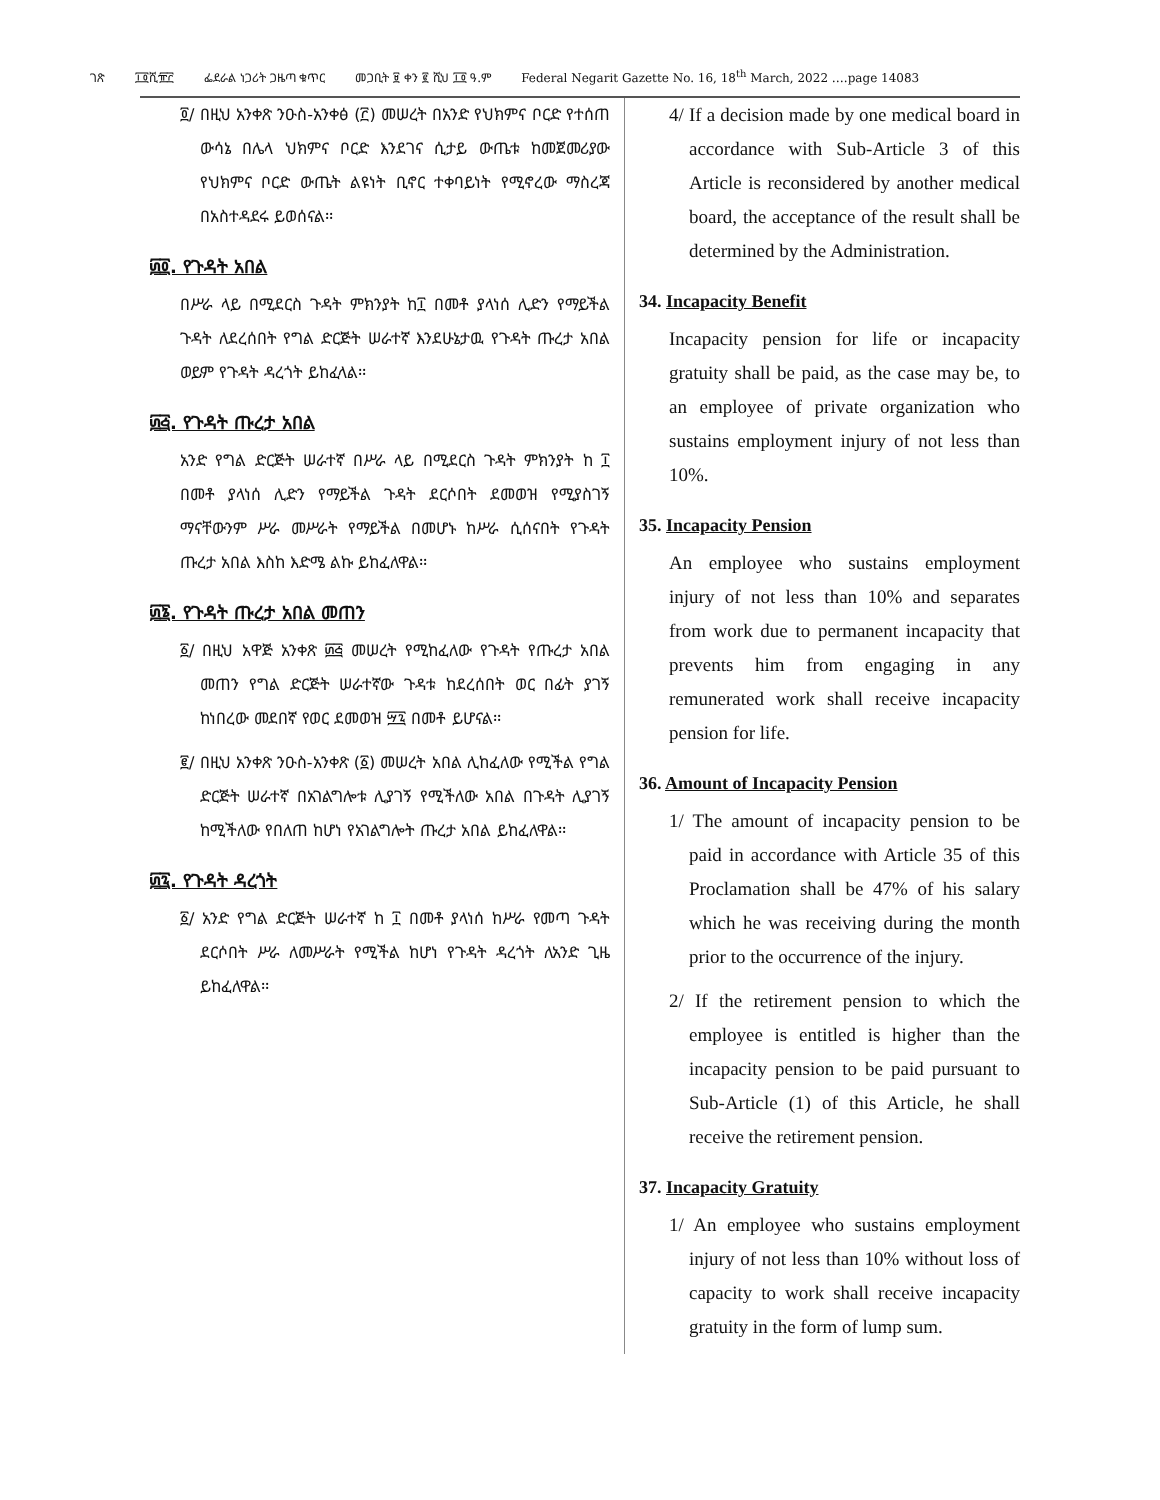ገጽ ፲፬ሺ፹፫ ፌደራል ነጋሪት ጋዜጣ ቁጥር መጋቢት ፱ ቀን ፪ ሺህ ፲፬ ዓ.ም Federal Negarit Gazette No. 16, 18<sup>th</sup> March, 2022 ….page 14083
፬/ በዚህ አንቀጽ ንዑስ-አንቀፅ (፫) መሠረት በአንድ የህክምና ቦርድ የተሰጠ ውሳኔ በሌላ ህክምና ቦርድ እንደገና ሲታይ ውጤቱ ከመጀመሪያው የህክምና ቦርድ ውጤት ልዩነት ቢኖር ተቀባይነት የሚኖረው ማስረጃ በአስተዳደሩ ይወሰናል፡፡
፴፬. የጉዳት አበል
በሥራ ላይ በሚደርስ ጉዳት ምክንያት ከ፲ በመቶ ያላነሰ ሊድን የማይችል ጉዳት ለደረሰበት የግል ድርጅት ሠራተኛ እንደሁኔታዉ የጉዳት ጡረታ አበል ወይም የጉዳት ዳረጎት ይከፈላል፡፡
፴፭. የጉዳት ጡረታ አበል
አንድ የግል ድርጅት ሠራተኛ በሥራ ላይ በሚደርስ ጉዳት ምክንያት ከ ፲ በመቶ ያላነሰ ሊድን የማይችል ጉዳት ደርሶበት ደመወዝ የሚያስገኝ ማናቸውንም ሥራ መሥራት የማይችል በመሆኑ ከሥራ ሲሰናበት የጉዳት ጡረታ አበል እስከ እድሜ ልኩ ይከፈለዋል፡፡
፴፮. የጉዳት ጡረታ አበል መጠን
፩/ በዚህ አዋጅ አንቀጽ ፴፭ መሠረት የሚከፈለው የጉዳት የጡረታ አበል መጠን የግል ድርጅት ሠራተኛው ጉዳቱ ከደረሰበት ወር በፊት ያገኝ ከነበረው መደበኛ የወር ደመወዝ ፵፯ በመቶ ይሆናል፡፡
፪/ በዚህ አንቀጽ ንዑስ-አንቀጽ (፩) መሠረት አበል ሊከፈለው የሚችል የግል ድርጅት ሠራተኛ በአገልግሎቱ ሊያገኝ የሚችለው አበል በጉዳት ሊያገኝ ከሚችለው የበለጠ ከሆነ የአገልግሎት ጡረታ አበል ይከፈለዋል፡፡
፴፯. የጉዳት ዳረጎት
፩/ አንድ የግል ድርጅት ሠራተኛ ከ ፲ በመቶ ያላነሰ ከሥራ የመጣ ጉዳት ደርሶበት ሥራ ለመሥራት የሚችል ከሆነ የጉዳት ዳረጎት ለአንድ ጊዜ ይከፈለዋል፡፡
4/ If a decision made by one medical board in accordance with Sub-Article 3 of this Article is reconsidered by another medical board, the acceptance of the result shall be determined by the Administration.
34. Incapacity Benefit
Incapacity pension for life or incapacity gratuity shall be paid, as the case may be, to an employee of private organization who sustains employment injury of not less than 10%.
35. Incapacity Pension
An employee who sustains employment injury of not less than 10% and separates from work due to permanent incapacity that prevents him from engaging in any remunerated work shall receive incapacity pension for life.
36. Amount of Incapacity Pension
1/ The amount of incapacity pension to be paid in accordance with Article 35 of this Proclamation shall be 47% of his salary which he was receiving during the month prior to the occurrence of the injury.
2/ If the retirement pension to which the employee is entitled is higher than the incapacity pension to be paid pursuant to Sub-Article (1) of this Article, he shall receive the retirement pension.
37. Incapacity Gratuity
1/ An employee who sustains employment injury of not less than 10% without loss of capacity to work shall receive incapacity gratuity in the form of lump sum.